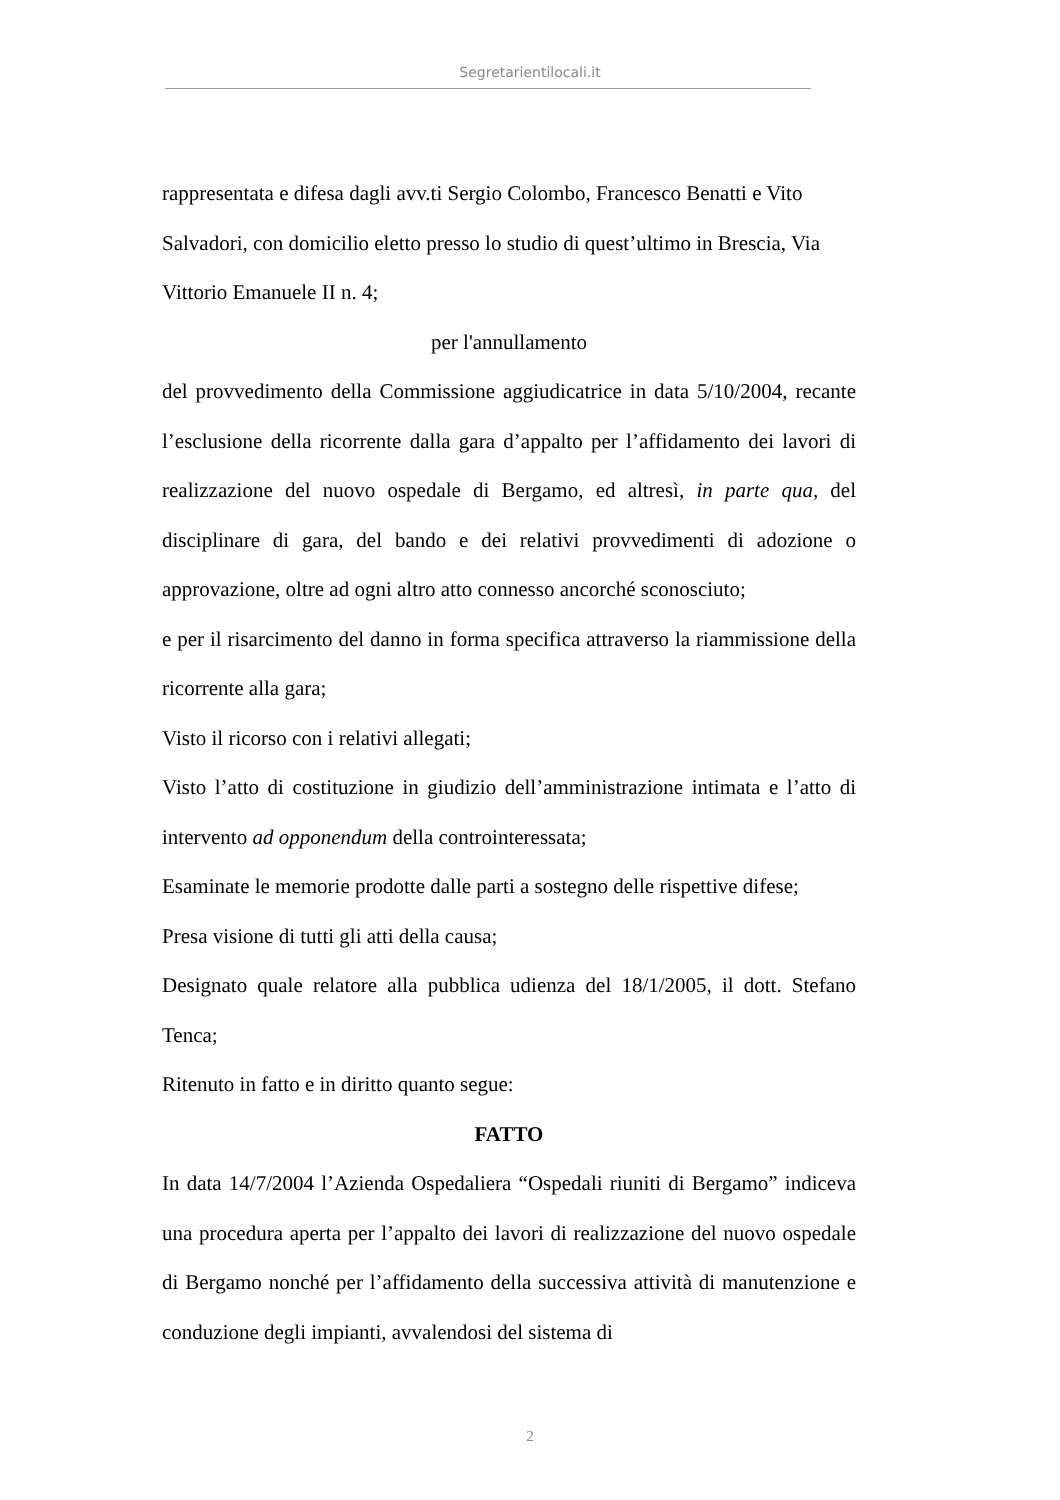Segretarientilocali.it
rappresentata e difesa dagli avv.ti Sergio Colombo, Francesco Benatti e Vito Salvadori, con domicilio eletto presso lo studio di quest’ultimo in Brescia, Via Vittorio Emanuele II n. 4;
per l'annullamento
del provvedimento della Commissione aggiudicatrice in data 5/10/2004, recante l’esclusione della ricorrente dalla gara d’appalto per l’affidamento dei lavori di realizzazione del nuovo ospedale di Bergamo, ed altresì, in parte qua, del disciplinare di gara, del bando e dei relativi provvedimenti di adozione o approvazione, oltre ad ogni altro atto connesso ancorché sconosciuto;
e per il risarcimento del danno in forma specifica attraverso la riammissione della ricorrente alla gara;
Visto il ricorso con i relativi allegati;
Visto l’atto di costituzione in giudizio dell’amministrazione intimata e l’atto di intervento ad opponendum della controinteressata;
Esaminate le memorie prodotte dalle parti a sostegno delle rispettive difese;
Presa visione di tutti gli atti della causa;
Designato quale relatore alla pubblica udienza del 18/1/2005, il dott. Stefano Tenca;
Ritenuto in fatto e in diritto quanto segue:
FATTO
In data 14/7/2004 l’Azienda Ospedaliera “Ospedali riuniti di Bergamo” indiceva una procedura aperta per l’appalto dei lavori di realizzazione del nuovo ospedale di Bergamo nonché per l’affidamento della successiva attività di manutenzione e conduzione degli impianti, avvalendosi del sistema di
2